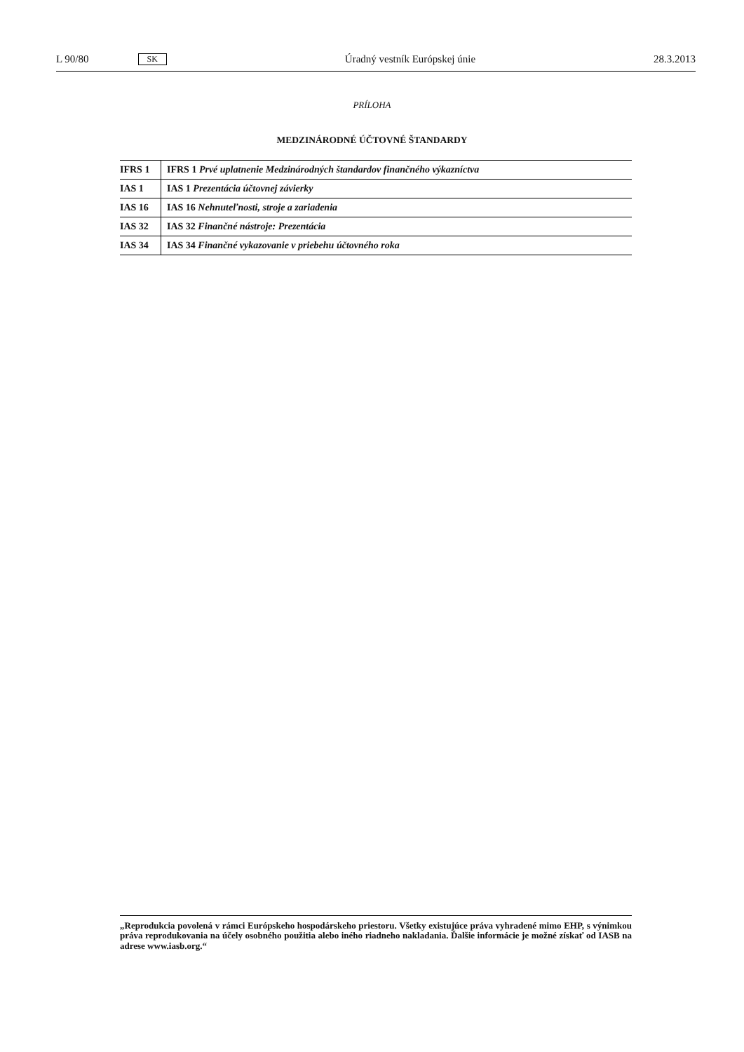L 90/80 SK Úradný vestník Európskej únie 28.3.2013
PRÍLOHA
MEDZINÁRODNÉ ÚČTOVNÉ ŠTANDARDY
| IFRS 1 | IFRS 1 Prvé uplatnenie Medzinárodných štandardov finančného výkazníctva |
| IAS 1 | IAS 1 Prezentácia účtovnej závierky |
| IAS 16 | IAS 16 Nehnuteľnosti, stroje a zariadenia |
| IAS 32 | IAS 32 Finančné nástroje: Prezentácia |
| IAS 34 | IAS 34 Finančné vykazovanie v priebehu účtovného roka |
„Reprodukcia povolená v rámci Európskeho hospodárskeho priestoru. Všetky existujúce práva vyhradené mimo EHP, s výnimkou práva reprodukovania na účely osobného použitia alebo iného riadneho nakladania. Ďalšie informácie je možné získať od IASB na adrese www.iasb.org.“